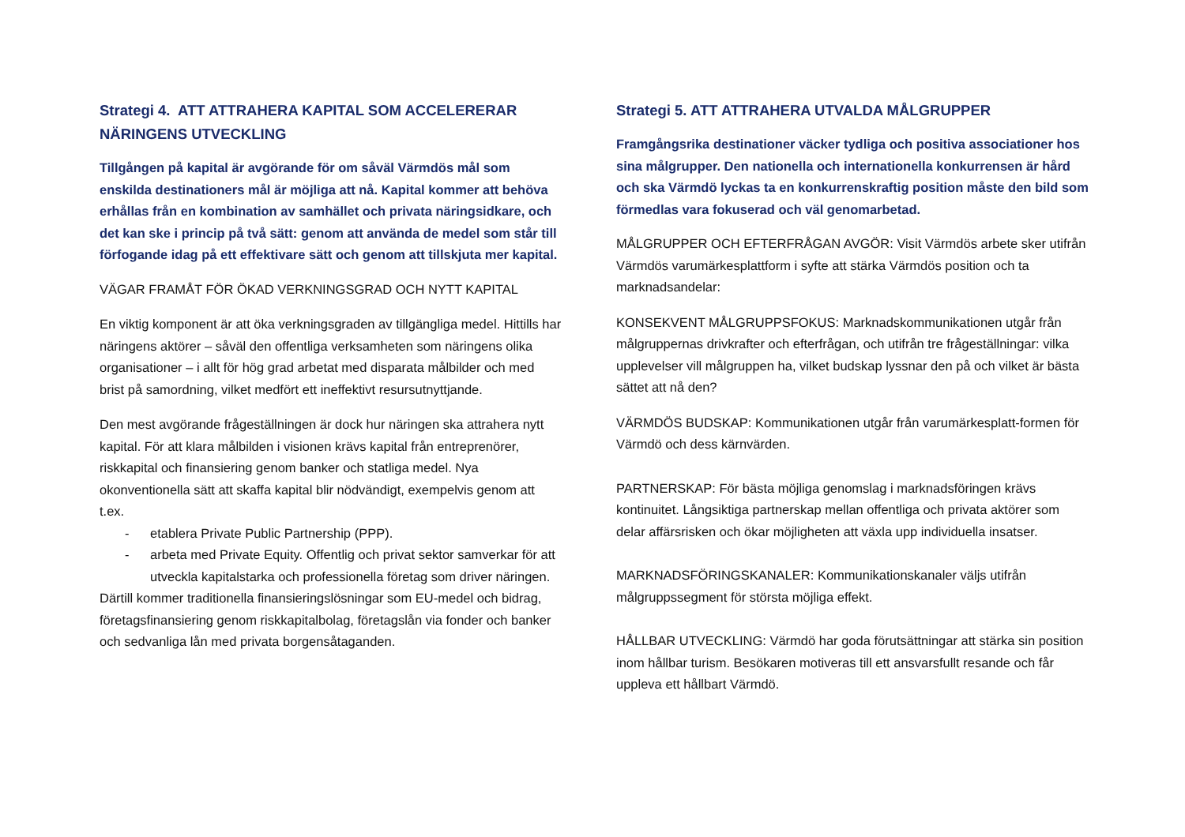Strategi 4. ATT ATTRAHERA KAPITAL SOM ACCELERERAR NÄRINGENS UTVECKLING
Tillgången på kapital är avgörande för om såväl Värmdös mål som enskilda destinationers mål är möjliga att nå. Kapital kommer att behöva erhållas från en kombination av samhället och privata näringsidkare, och det kan ske i princip på två sätt: genom att använda de medel som står till förfogande idag på ett effektivare sätt och genom att tillskjuta mer kapital.
VÄGAR FRAMÅT FÖR ÖKAD VERKNINGSGRAD OCH NYTT KAPITAL
En viktig komponent är att öka verkningsgraden av tillgängliga medel. Hittills har näringens aktörer – såväl den offentliga verksamheten som näringens olika organisationer – i allt för hög grad arbetat med disparata målbilder och med brist på samordning, vilket medfört ett ineffektivt resursutnyttjande.
Den mest avgörande frågeställningen är dock hur näringen ska attrahera nytt kapital. För att klara målbilden i visionen krävs kapital från entreprenörer, riskkapital och finansiering genom banker och statliga medel. Nya okonventionella sätt att skaffa kapital blir nödvändigt, exempelvis genom att t.ex.
- etablera Private Public Partnership (PPP).
- arbeta med Private Equity. Offentlig och privat sektor samverkar för att utveckla kapitalstarka och professionella företag som driver näringen.
Därtill kommer traditionella finansieringslösningar som EU-medel och bidrag, företagsfinansiering genom riskkapitalbolag, företagslån via fonder och banker och sedvanliga lån med privata borgensåtaganden.
Strategi 5. ATT ATTRAHERA UTVALDA MÅLGRUPPER
Framgångsrika destinationer väcker tydliga och positiva associationer hos sina målgrupper. Den nationella och internationella konkurrensen är hård och ska Värmdö lyckas ta en konkurrenskraftig position måste den bild som förmedlas vara fokuserad och väl genomarbetad.
MÅLGRUPPER OCH EFTERFRÅGAN AVGÖR: Visit Värmdös arbete sker utifrån Värmdös varumärkesplattform i syfte att stärka Värmdös position och ta marknadsandelar:
KONSEKVENT MÅLGRUPPSFOKUS: Marknadskommunikationen utgår från målgruppernas drivkrafter och efterfrågan, och utifrån tre frågeställningar: vilka upplevelser vill målgruppen ha, vilket budskap lyssnar den på och vilket är bästa sättet att nå den?
VÄRMDÖS BUDSKAP: Kommunikationen utgår från varumärkesplatt-formen för Värmdö och dess kärnvärden.
PARTNERSKAP: För bästa möjliga genomslag i marknadsföringen krävs kontinuitet. Långsiktiga partnerskap mellan offentliga och privata aktörer som delar affärsrisken och ökar möjligheten att växla upp individuella insatser.
MARKNADSFÖRINGSKANALER: Kommunikationskanaler väljs utifrån målgruppssegment för största möjliga effekt.
HÅLLBAR UTVECKLING: Värmdö har goda förutsättningar att stärka sin position inom hållbar turism. Besökaren motiveras till ett ansvarsfullt resande och får uppleva ett hållbart Värmdö.